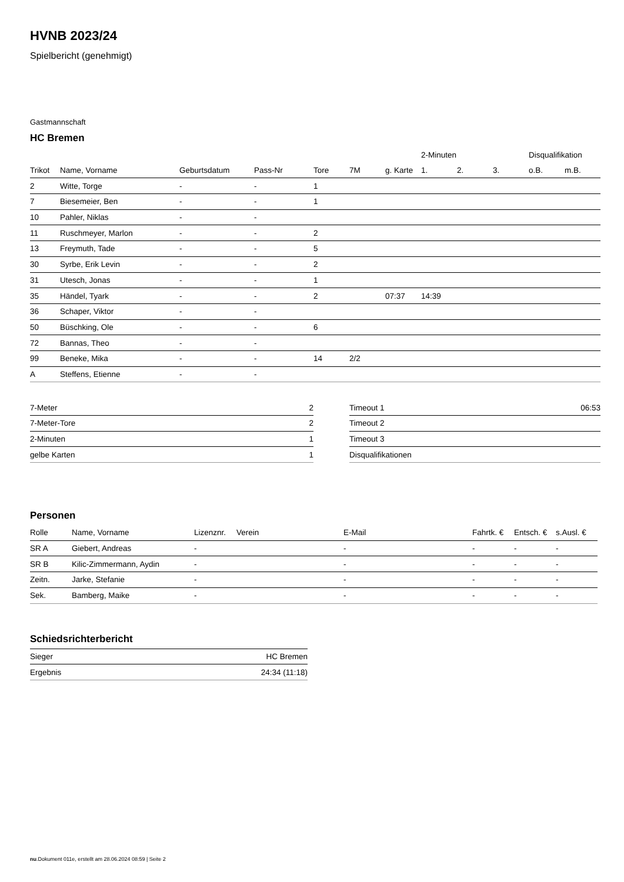HVNB 2023/24
Spielbericht (genehmigt)
Gastmannschaft
HC Bremen
| | | | | | | | 2-Minuten | | | Disqualifikation | |
| --- | --- | --- | --- | --- | --- | --- | --- | --- | --- | --- | --- |
| Trikot | Name, Vorname | Geburtsdatum | Pass-Nr | Tore | 7M | g. Karte | 1. | 2. | 3. | o.B. | m.B. |
| 2 | Witte, Torge | - | - | 1 | | | | | | | |
| 7 | Biesemeier, Ben | - | - | 1 | | | | | | | |
| 10 | Pahler, Niklas | - | - | | | | | | | | |
| 11 | Ruschmeyer, Marlon | - | - | 2 | | | | | | | |
| 13 | Freymuth, Tade | - | - | 5 | | | | | | | |
| 30 | Syrbe, Erik Levin | - | - | 2 | | | | | | | |
| 31 | Utesch, Jonas | - | - | 1 | | | | | | | |
| 35 | Händel, Tyark | - | - | 2 | | 07:37 | 14:39 | | | | |
| 36 | Schaper, Viktor | - | - | | | | | | | | |
| 50 | Büschking, Ole | - | - | 6 | | | | | | | |
| 72 | Bannas, Theo | - | - | | | | | | | | |
| 99 | Beneke, Mika | - | - | 14 | 2/2 | | | | | | |
| A | Steffens, Etienne | - | - | | | | | | | | |
| 7-Meter | 2 |
| 7-Meter-Tore | 2 |
| 2-Minuten | 1 |
| gelbe Karten | 1 |
| Timeout 1 | 06:53 |
| Timeout 2 | |
| Timeout 3 | |
| Disqualifikationen | |
Personen
| Rolle | Name, Vorname | Lizenznr. | Verein | E-Mail | Fahrtk. € | Entsch. € | s.Ausl. € |
| --- | --- | --- | --- | --- | --- | --- | --- |
| SR A | Giebert, Andreas | - | | - | - | - | - |
| SR B | Kilic-Zimmermann, Aydin | - | | - | - | - | - |
| Zeitn. | Jarke, Stefanie | - | | - | - | - | - |
| Sek. | Bamberg, Maike | - | | - | - | - | - |
Schiedsrichterbericht
| Sieger | HC Bremen |
| Ergebnis | 24:34 (11:18) |
nu.Dokument 011e, erstellt am 28.06.2024 08:59 | Seite 2